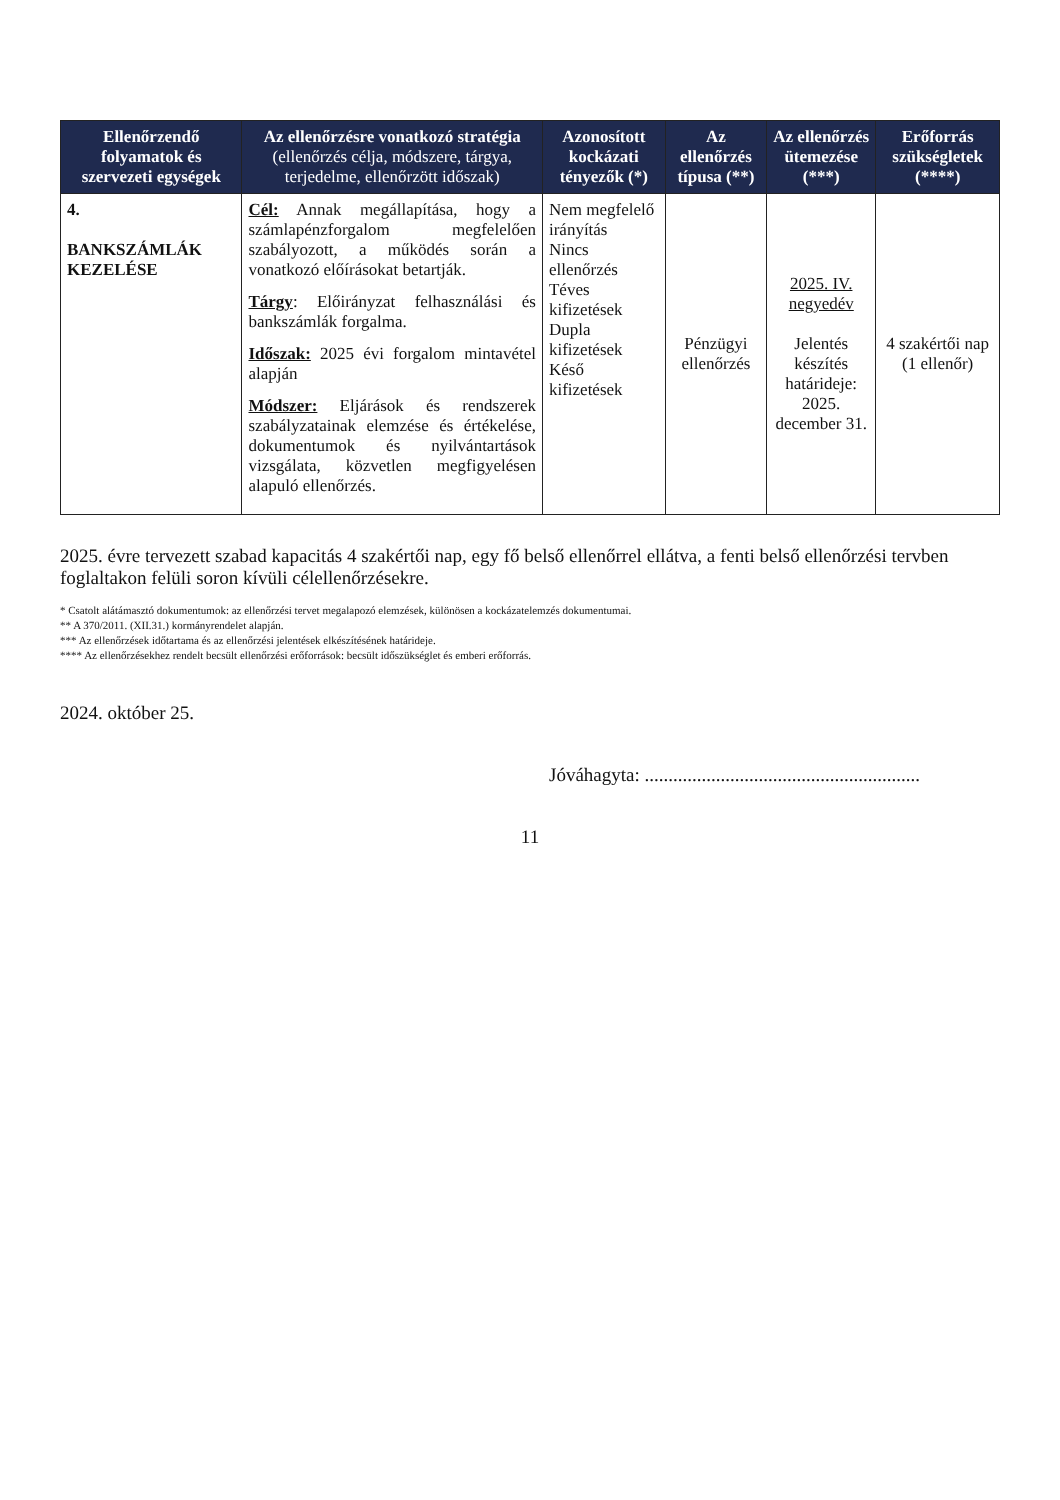| Ellenőrzendő folyamatok és szervezeti egységek | Az ellenőrzésre vonatkozó stratégia (ellenőrzés célja, módszere, tárgya, terjedelme, ellenőrzött időszak) | Azonosított kockázati tényezők (*) | Az ellenőrzés típusa (**) | Az ellenőrzés ütemezése (***) | Erőforrás szükségletek (****) |
| --- | --- | --- | --- | --- | --- |
| 4. BANKSZÁMLÁK KEZELÉSE | Cél: Annak megállapítása, hogy a számlapénzforgalom megfelelően szabályozott, a működés során a vonatkozó előírásokat betartják. Tárgy : Előirányzat felhasználási és bankszámlák forgalma. Időszak: 2025 évi forgalom mintavétel alapján Módszer: Eljárások és rendszerek szabályzatainak elemzése és értékelése, dokumentumok és nyilvántartások vizsgálata, közvetlen megfigyelésen alapuló ellenőrzés. | Nem megfelelő irányítás Nincs ellenőrzés Téves kifizetések Dupla kifizetések Késő kifizetések | Pénzügyi ellenőrzés | 2025. IV. negyedév Jelentés készítés határideje: 2025. december 31. | 4 szakértői nap (1 ellenőr) |
2025. évre tervezett szabad kapacitás 4 szakértői nap, egy fő belső ellenőrrel ellátva, a fenti belső ellenőrzési tervben foglaltakon felüli soron kívüli célellenőrzésekre.
* Csatolt alátámasztó dokumentumok: az ellenőrzési tervet megalapozó elemzések, különösen a kockázatelemzés dokumentumai.
** A 370/2011. (XII.31.) kormányrendelet alapján.
*** Az ellenőrzések időtartama és az ellenőrzési jelentések elkészítésének határideje.
**** Az ellenőrzésekhez rendelt becsült ellenőrzési erőforrások: becsült időszükséglet és emberi erőforrás.
2024. október 25.
Jóváhagyta: ..........................................................
11